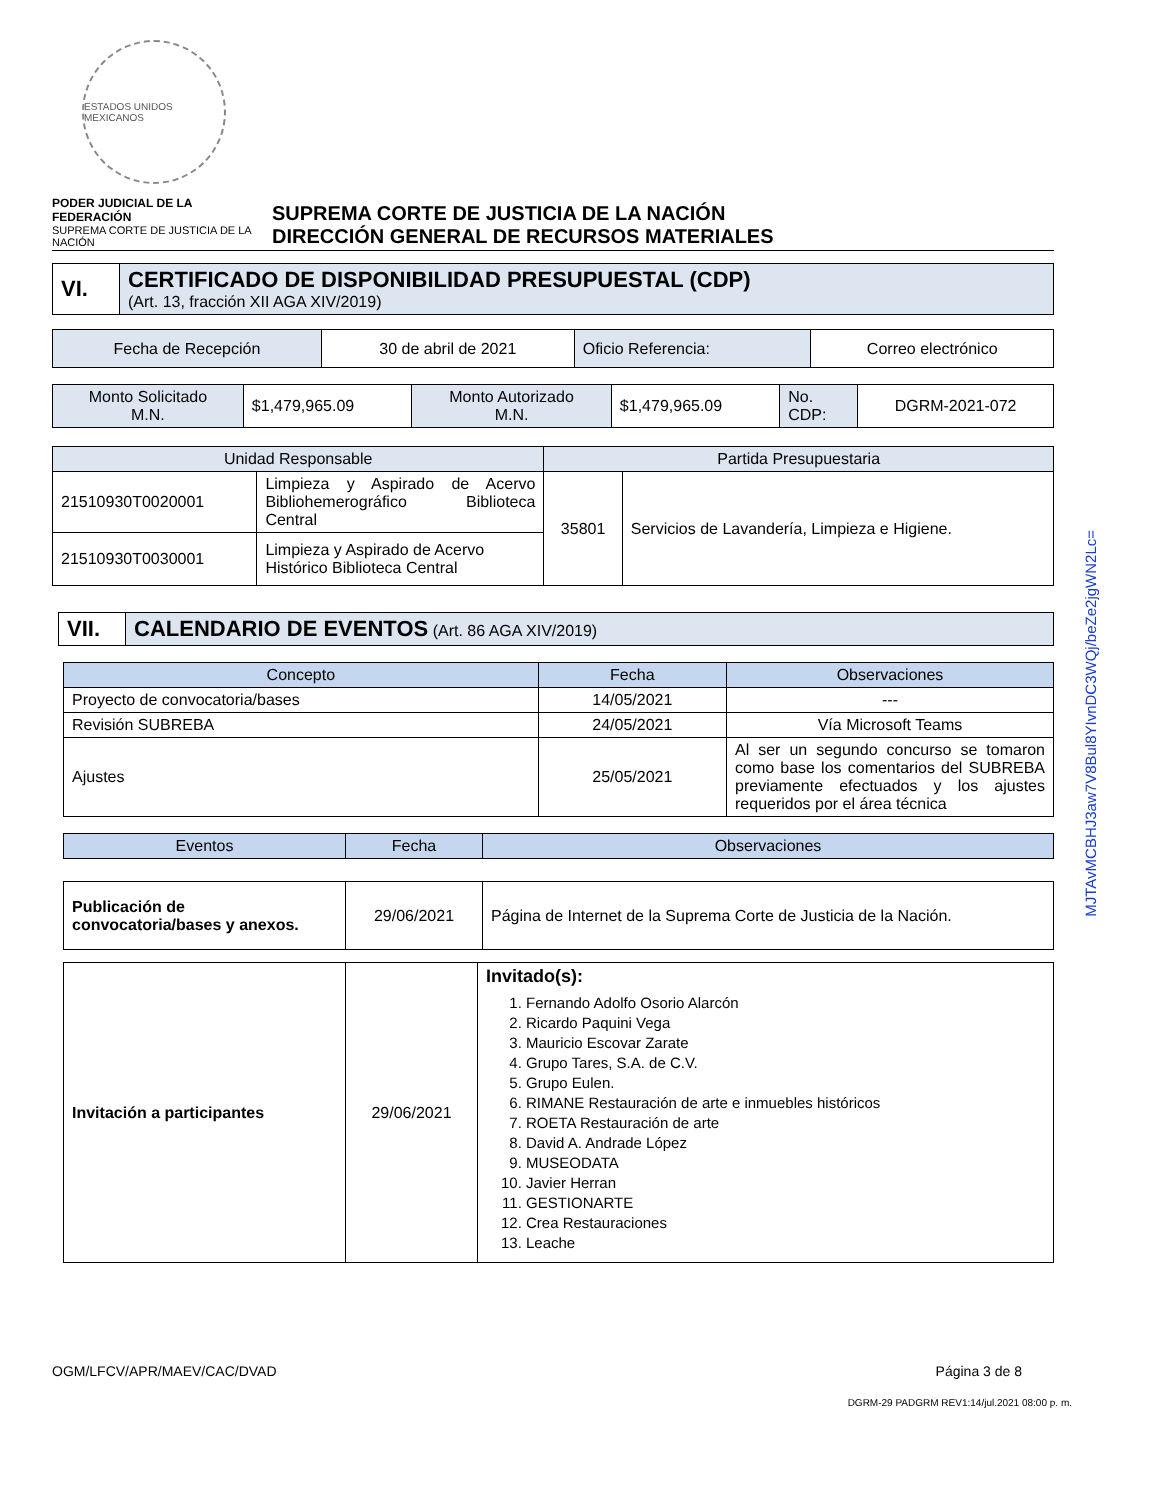ESTADOS UNIDOS MEXICANOS
PODER JUDICIAL DE LA FEDERACIÓN
SUPREMA CORTE DE JUSTICIA DE LA NACIÓN
SUPREMA CORTE DE JUSTICIA DE LA NACIÓN
DIRECCIÓN GENERAL DE RECURSOS MATERIALES
| VI. | CERTIFICADO DE DISPONIBILIDAD PRESUPUESTAL (CDP) (Art. 13, fracción XII AGA XIV/2019) |
| Fecha de Recepción | 30 de abril de 2021 | Oficio Referencia: | Correo electrónico |
| Monto Solicitado M.N. | $1,479,965.09 | Monto Autorizado M.N. | $1,479,965.09 | No. CDP: | DGRM-2021-072 |
| Unidad Responsable | | Partida Presupuestaria | |
| --- | --- | --- | --- |
| 21510930T0020001 | Limpieza y Aspirado de Acervo Bibliohemerográfico Biblioteca Central | 35801 | Servicios de Lavandería, Limpieza e Higiene. |
| 21510930T0030001 | Limpieza y Aspirado de Acervo Histórico Biblioteca Central | | |
| VII. | CALENDARIO DE EVENTOS (Art. 86 AGA XIV/2019) |
| Concepto | Fecha | Observaciones |
| --- | --- | --- |
| Proyecto de convocatoria/bases | 14/05/2021 | --- |
| Revisión SUBREBA | 24/05/2021 | Vía Microsoft Teams |
| Ajustes | 25/05/2021 | Al ser un segundo concurso se tomaron como base los comentarios del SUBREBA previamente efectuados y los ajustes requeridos por el área técnica |
| Eventos | Fecha | Observaciones |
| --- | --- | --- |
| Publicación de convocatoria/bases y anexos. | 29/06/2021 | Página de Internet de la Suprema Corte de Justicia de la Nación. |
| Invitación a participantes | 29/06/2021 | Invitado(s): 1. Fernando Adolfo Osorio Alarcón 2. Ricardo Paquini Vega 3. Mauricio Escovar Zarate 4. Grupo Tares, S.A. de C.V. 5. Grupo Eulen. 6. RIMANE Restauración de arte e inmuebles históricos 7. ROETA Restauración de arte 8. David A. Andrade López 9. MUSEODATA 10. Javier Herran 11. GESTIONARTE 12. Crea Restauraciones 13. Leache |
OGM/LFCV/APR/MAEV/CAC/DVAD Página 3 de 8
DGRM-29 PADGRM REV1:14/jul.2021 08:00 p. m.
MJTAvMCBHJ3aw7V8Bul8YIvnDC3WQj/beZe2jgWN2Lc=